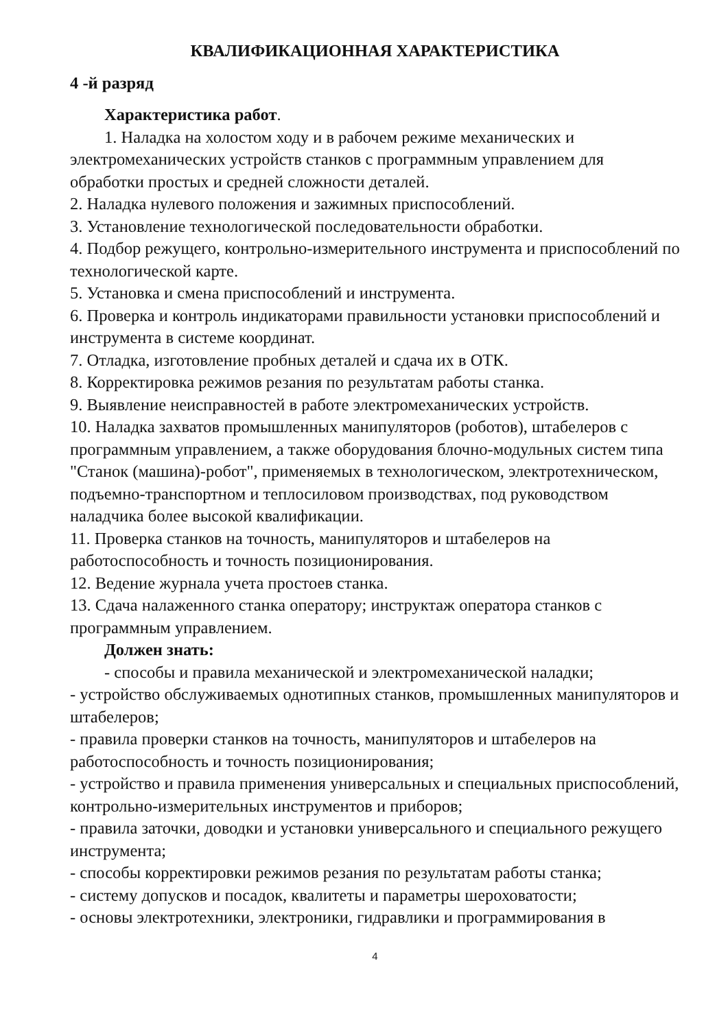КВАЛИФИКАЦИОННАЯ ХАРАКТЕРИСТИКА
4 -й разряд
Характеристика работ.
1. Наладка на холостом ходу и в рабочем режиме механических и электромеханических устройств станков с программным управлением для обработки простых и средней сложности деталей.
2. Наладка нулевого положения и зажимных приспособлений.
3. Установление технологической последовательности обработки.
4. Подбор режущего, контрольно-измерительного инструмента и приспособлений по технологической карте.
5. Установка и смена приспособлений и инструмента.
6. Проверка и контроль индикаторами правильности установки приспособлений и инструмента в системе координат.
7. Отладка, изготовление пробных деталей и сдача их в ОТК.
8. Корректировка режимов резания по результатам работы станка.
9. Выявление неисправностей в работе электромеханических устройств.
10. Наладка захватов промышленных манипуляторов (роботов), штабелеров с программным управлением, а также оборудования блочно-модульных систем типа "Станок (машина)-робот", применяемых в технологическом, электротехническом, подъемно-транспортном и теплосиловом производствах, под руководством наладчика более высокой квалификации.
11. Проверка станков на точность, манипуляторов и штабелеров на работоспособность и точность позиционирования.
12. Ведение журнала учета простоев станка.
13. Сдача налаженного станка оператору; инструктаж оператора станков с программным управлением.
Должен знать:
- способы и правила механической и электромеханической наладки;
- устройство обслуживаемых однотипных станков, промышленных манипуляторов и штабелеров;
- правила проверки станков на точность, манипуляторов и штабелеров на работоспособность и точность позиционирования;
- устройство и правила применения универсальных и специальных приспособлений, контрольно-измерительных инструментов и приборов;
- правила заточки, доводки и установки универсального и специального режущего инструмента;
- способы корректировки режимов резания по результатам работы станка;
- систему допусков и посадок, квалитеты и параметры шероховатости;
- основы электротехники, электроники, гидравлики и программирования в
4